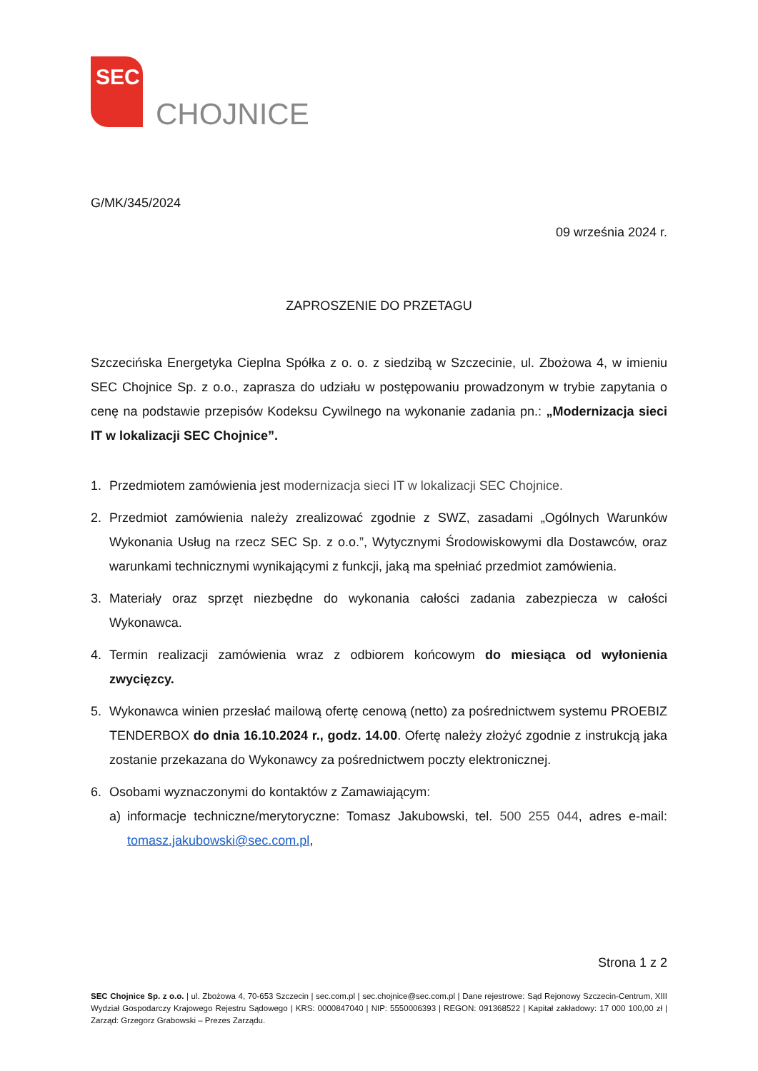SEC
CHOJNICE
G/MK/345/2024
09 września 2024 r.
ZAPROSZENIE DO PRZETAGU
Szczecińska Energetyka Cieplna Spółka z o. o. z siedzibą w Szczecinie, ul. Zbożowa 4, w imieniu SEC Chojnice Sp. z o.o., zaprasza do udziału w postępowaniu prowadzonym w trybie zapytania o cenę na podstawie przepisów Kodeksu Cywilnego na wykonanie zadania pn.: „Modernizacja sieci IT w lokalizacji SEC Chojnice”.
1. Przedmiotem zamówienia jest modernizacja sieci IT w lokalizacji SEC Chojnice.
2. Przedmiot zamówienia należy zrealizować zgodnie z SWZ, zasadami „Ogólnych Warunków Wykonania Usług na rzecz SEC Sp. z o.o.”, Wytycznymi Środowiskowymi dla Dostawców, oraz warunkami technicznymi wynikającymi z funkcji, jaką ma spełniać przedmiot zamówienia.
3. Materiały oraz sprzęt niezbędne do wykonania całości zadania zabezpiecza w całości Wykonawca.
4. Termin realizacji zamówienia wraz z odbiorem końcowym do miesiąca od wyłonienia zwycięzcy.
5. Wykonawca winien przesłać mailową ofertę cenową (netto) za pośrednictwem systemu PROEBIZ TENDERBOX do dnia 16.10.2024 r., godz. 14.00. Ofertę należy złożyć zgodnie z instrukcją jaka zostanie przekazana do Wykonawcy za pośrednictwem poczty elektronicznej.
6. Osobami wyznaczonymi do kontaktów z Zamawiającym:
a) informacje techniczne/merytoryczne: Tomasz Jakubowski, tel. 500 255 044, adres e-mail: tomasz.jakubowski@sec.com.pl,
Strona 1 z 2
SEC Chojnice Sp. z o.o. | ul. Zbożowa 4, 70-653 Szczecin | sec.com.pl | sec.chojnice@sec.com.pl | Dane rejestrowe: Sąd Rejonowy Szczecin-Centrum, XIII Wydział Gospodarczy Krajowego Rejestru Sądowego | KRS: 0000847040 | NIP: 5550006393 | REGON: 091368522 | Kapitał zakładowy: 17 000 100,00 zł | Zarząd: Grzegorz Grabowski – Prezes Zarządu.